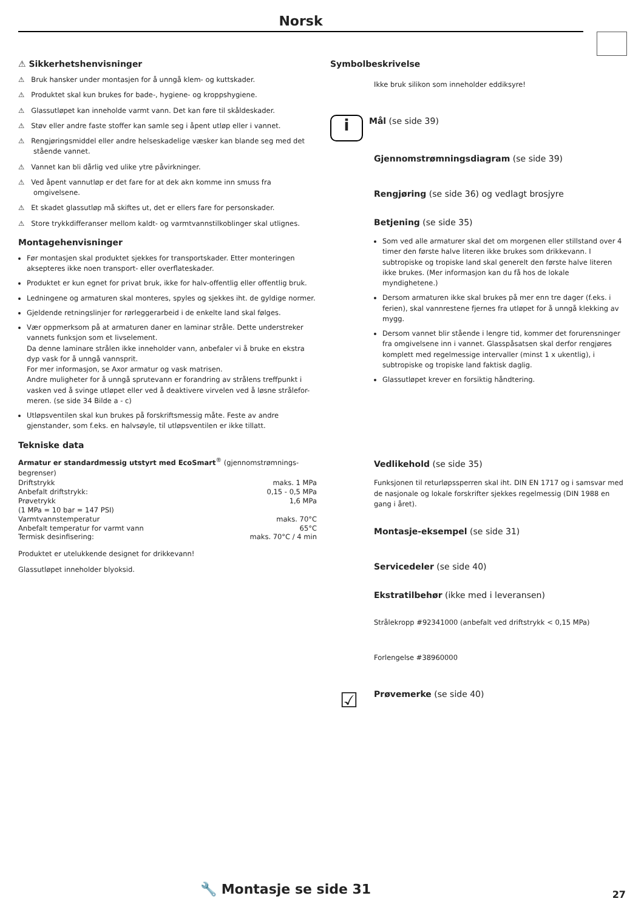Norsk
⚠ Sikkerhetshenvisninger
⚠ Bruk hansker under montasjen for å unngå klem- og kuttskader.
⚠ Produktet skal kun brukes for bade-, hygiene- og kroppshygiene.
⚠ Glassutløpet kan inneholde varmt vann. Det kan føre til skåldeskader.
⚠ Støv eller andre faste stoffer kan samle seg i åpent utløp eller i vannet.
⚠ Rengjøringsmiddel eller andre helseskadelige væsker kan blande seg med det stående vannet.
⚠ Vannet kan bli dårlig ved ulike ytre påvirkninger.
⚠ Ved åpent vannutløp er det fare for at dek akn komme inn smuss fra omgivelsene.
⚠ Et skadet glassutløp må skiftes ut, det er ellers fare for personskader.
⚠ Store trykkdifferanser mellom kaldt- og varmtvannstilkoblinger skal utlignes.
Montagehenvisninger
Før montasjen skal produktet sjekkes for transportskader. Etter monteringen aksepteres ikke noen transport- eller overflateskader.
Produktet er kun egnet for privat bruk, ikke for halv-offentlig eller offentlig bruk.
Ledningene og armaturen skal monteres, spyles og sjekkes iht. de gyldige normer.
Gjeldende retningslinjer for rørleggerarbeid i de enkelte land skal følges.
Vær oppmerksom på at armaturen daner en laminar stråle. Dette understreker vannets funksjon som et livselement.
Da denne laminare strålen ikke inneholder vann, anbefaler vi å bruke en ekstra dyp vask for å unngå vannsprit.
For mer informasjon, se Axor armatur og vask matrisen.
Andre muligheter for å unngå sprutevann er forandring av strålens treffpunkt i vasken ved å svinge utløpet eller ved å deaktivere virvelen ved å løsne strålefor-meren. (se side 34 Bilde a - c)
Utløpsventilen skal kun brukes på forskriftsmessig måte. Feste av andre gjenstander, som f.eks. en halvsøyle, til utløpsventilen er ikke tillatt.
Tekniske data
Armatur er standardmessig utstyrt med EcoSmart<sup>®</sup> (gjennomstrømnings-begrenser)
| Driftstrykk | maks. 1 MPa |
| Anbefalt driftstrykk: | 0,15 - 0,5 MPa |
| Prøvetrykk | 1,6 MPa |
| (1 MPa = 10 bar = 147 PSI) | |
| Varmtvannstemperatur | maks. 70°C |
| Anbefalt temperatur for varmt vann | 65°C |
| Termisk desinfisering: | maks. 70°C / 4 min |
Produktet er utelukkende designet for drikkevann!
Glassutløpet inneholder blyoksid.
Symbolbeskrivelse
Ikke bruk silikon som inneholder eddiksyre!
i
Mål (se side 39)
Gjennomstrømningsdiagram (se side 39)
Rengjøring (se side 36) og vedlagt brosjyre
Betjening (se side 35)
Som ved alle armaturer skal det om morgenen eller stillstand over 4 timer den første halve literen ikke brukes som drikkevann. I subtropiske og tropiske land skal generelt den første halve literen ikke brukes. (Mer informasjon kan du få hos de lokale myndighetene.)
Dersom armaturen ikke skal brukes på mer enn tre dager (f.eks. i ferien), skal vannrestene fjernes fra utløpet for å unngå klekking av mygg.
Dersom vannet blir stående i lengre tid, kommer det forurensninger fra omgivelsene inn i vannet. Glasspåsatsen skal derfor rengjøres komplett med regelmessige intervaller (minst 1 x ukentlig), i subtropiske og tropiske land faktisk daglig.
Glassutløpet krever en forsiktig håndtering.
Vedlikehold (se side 35)
Funksjonen til returløpssperren skal iht. DIN EN 1717 og i samsvar med de nasjonale og lokale forskrifter sjekkes regelmessig (DIN 1988 en gang i året).
Montasje-eksempel (se side 31)
Servicedeler (se side 40)
Ekstratilbehør (ikke med i leveransen)
Strålekropp #92341000 (anbefalt ved driftstrykk < 0,15 MPa)
Forlengelse #38960000
☑
Prøvemerke (se side 40)
🔧 Montasje se side 31 27